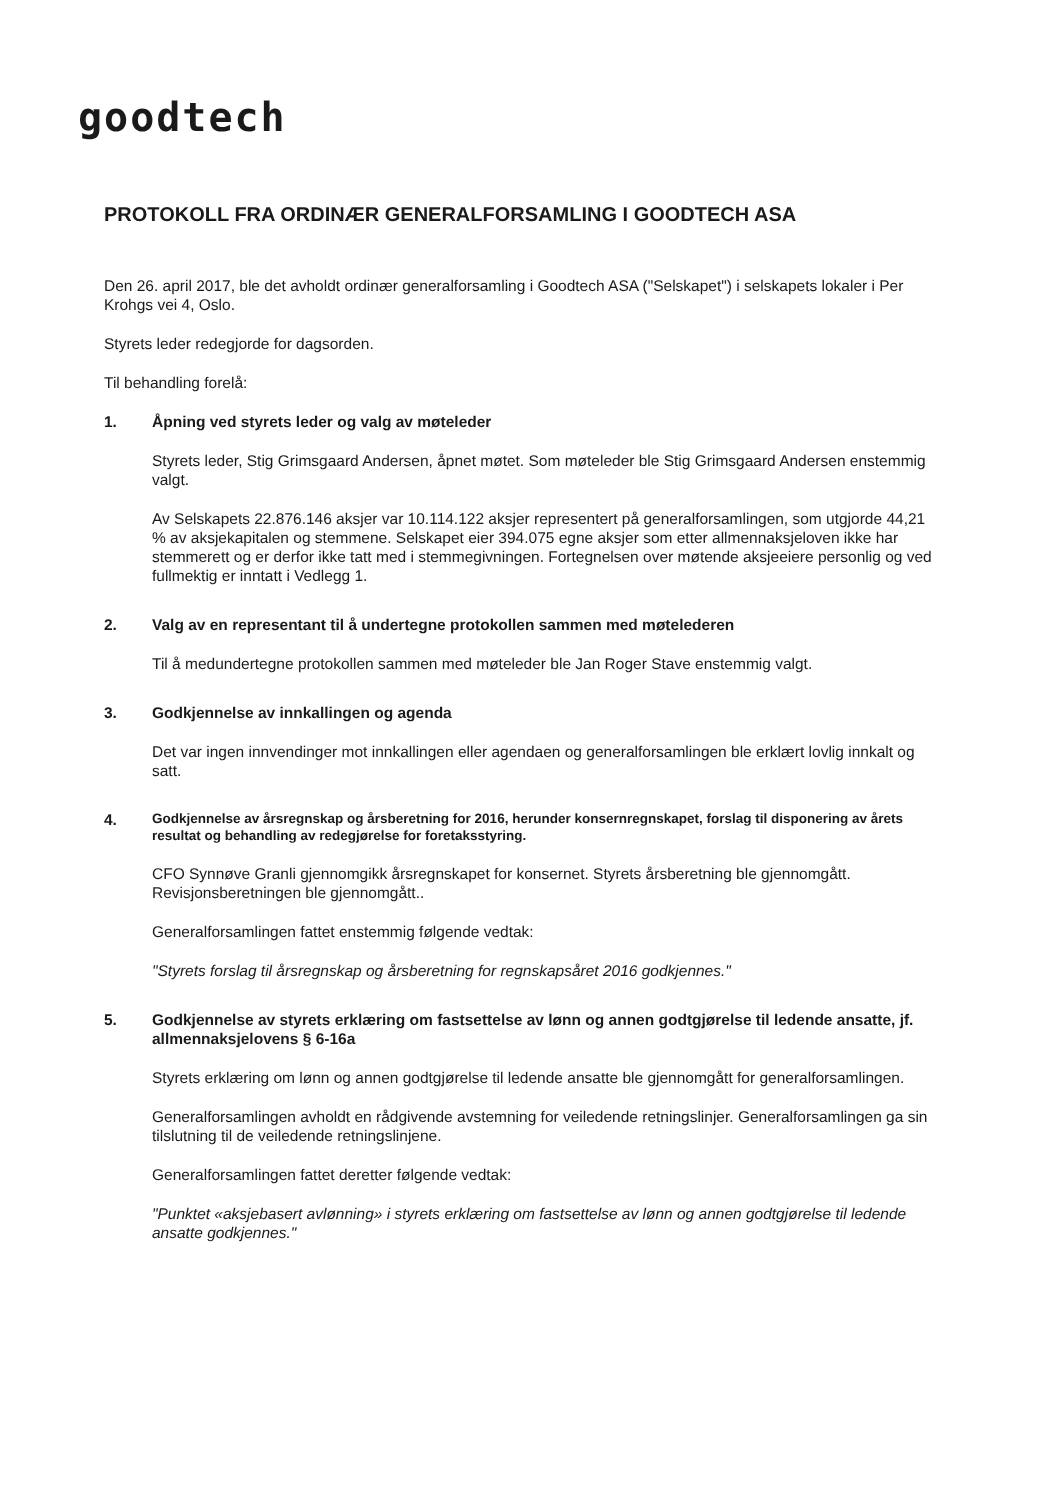goodtech
PROTOKOLL FRA ORDINÆR GENERALFORSAMLING I GOODTECH ASA
Den 26. april 2017, ble det avholdt ordinær generalforsamling i Goodtech ASA ("Selskapet") i selskapets lokaler i Per Krohgs vei 4, Oslo.
Styrets leder redegjorde for dagsorden.
Til behandling forelå:
1. Åpning ved styrets leder og valg av møteleder
Styrets leder, Stig Grimsgaard Andersen, åpnet møtet. Som møteleder ble Stig Grimsgaard Andersen enstemmig valgt.
Av Selskapets 22.876.146 aksjer var 10.114.122 aksjer representert på generalforsamlingen, som utgjorde 44,21 % av aksjekapitalen og stemmene. Selskapet eier 394.075 egne aksjer som etter allmennaksjeloven ikke har stemmerett og er derfor ikke tatt med i stemmegivningen. Fortegnelsen over møtende aksjeeiere personlig og ved fullmektig er inntatt i Vedlegg 1.
2. Valg av en representant til å undertegne protokollen sammen med møtelederen
Til å medundertegne protokollen sammen med møteleder ble Jan Roger Stave enstemmig valgt.
3. Godkjennelse av innkallingen og agenda
Det var ingen innvendinger mot innkallingen eller agendaen og generalforsamlingen ble erklært lovlig innkalt og satt.
4.
Godkjennelse av årsregnskap og årsberetning for 2016, herunder konsernregnskapet, forslag til disponering av årets resultat og behandling av redegjørelse for foretaksstyring.
CFO Synnøve Granli gjennomgikk årsregnskapet for konsernet. Styrets årsberetning ble gjennomgått. Revisjonsberetningen ble gjennomgått..
Generalforsamlingen fattet enstemmig følgende vedtak:
"Styrets forslag til årsregnskap og årsberetning for regnskapsåret 2016 godkjennes."
5. Godkjennelse av styrets erklæring om fastsettelse av lønn og annen godtgjørelse til ledende ansatte, jf. allmennaksjelovens § 6-16a
Styrets erklæring om lønn og annen godtgjørelse til ledende ansatte ble gjennomgått for generalforsamlingen.
Generalforsamlingen avholdt en rådgivende avstemning for veiledende retningslinjer. Generalforsamlingen ga sin tilslutning til de veiledende retningslinjene.
Generalforsamlingen fattet deretter følgende vedtak:
"Punktet «aksjebasert avlønning» i styrets erklæring om fastsettelse av lønn og annen godtgjørelse til ledende ansatte godkjennes."